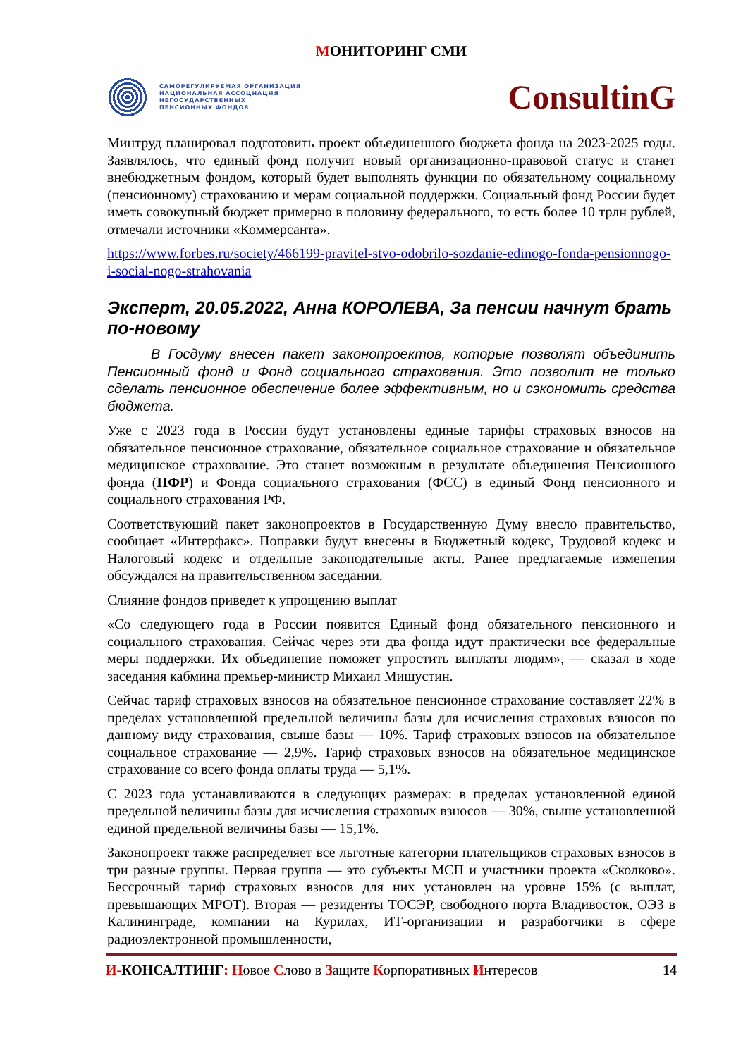МОНИТОРИНГ СМИ
САМОРЕГУЛИРУЕМАЯ ОРГАНИЗАЦИЯ
НАЦИОНАЛЬНАЯ АССОЦИАЦИЯ
НЕГОСУДАРСТВЕННЫХ
ПЕНСИОННЫХ ФОНДОВ
ConsultinG
Минтруд планировал подготовить проект объединенного бюджета фонда на 2023-2025 годы. Заявлялось, что единый фонд получит новый организационно-правовой статус и станет внебюджетным фондом, который будет выполнять функции по обязательному социальному (пенсионному) страхованию и мерам социальной поддержки. Социальный фонд России будет иметь совокупный бюджет примерно в половину федерального, то есть более 10 трлн рублей, отмечали источники «Коммерсанта».
https://www.forbes.ru/society/466199-pravitel-stvo-odobrilo-sozdanie-edinogo-fonda-pensionnogo-i-social-nogo-strahovania
Эксперт, 20.05.2022, Анна КОРОЛЕВА, За пенсии начнут брать по-новому
В Госдуму внесен пакет законопроектов, которые позволят объединить Пенсионный фонд и Фонд социального страхования. Это позволит не только сделать пенсионное обеспечение более эффективным, но и сэкономить средства бюджета.
Уже с 2023 года в России будут установлены единые тарифы страховых взносов на обязательное пенсионное страхование, обязательное социальное страхование и обязательное медицинское страхование. Это станет возможным в результате объединения Пенсионного фонда (ПФР) и Фонда социального страхования (ФСС) в единый Фонд пенсионного и социального страхования РФ.
Соответствующий пакет законопроектов в Государственную Думу внесло правительство, сообщает «Интерфакс». Поправки будут внесены в Бюджетный кодекс, Трудовой кодекс и Налоговый кодекс и отдельные законодательные акты. Ранее предлагаемые изменения обсуждался на правительственном заседании.
Слияние фондов приведет к упрощению выплат
«Со следующего года в России появится Единый фонд обязательного пенсионного и социального страхования. Сейчас через эти два фонда идут практически все федеральные меры поддержки. Их объединение поможет упростить выплаты людям», — сказал в ходе заседания кабмина премьер-министр Михаил Мишустин.
Сейчас тариф страховых взносов на обязательное пенсионное страхование составляет 22% в пределах установленной предельной величины базы для исчисления страховых взносов по данному виду страхования, свыше базы — 10%. Тариф страховых взносов на обязательное социальное страхование — 2,9%. Тариф страховых взносов на обязательное медицинское страхование со всего фонда оплаты труда — 5,1%.
С 2023 года устанавливаются в следующих размерах: в пределах установленной единой предельной величины базы для исчисления страховых взносов — 30%, свыше установленной единой предельной величины базы — 15,1%.
Законопроект также распределяет все льготные категории плательщиков страховых взносов в три разные группы. Первая группа — это субъекты МСП и участники проекта «Сколково». Бессрочный тариф страховых взносов для них установлен на уровне 15% (с выплат, превышающих МРОТ). Вторая — резиденты ТОСЭР, свободного порта Владивосток, ОЭЗ в Калининграде, компании на Курилах, ИТ-организации и разработчики в сфере радиоэлектронной промышленности,
И-КОНСАЛТИНГ: Новое Слово в Защите Корпоративных Интересов
14